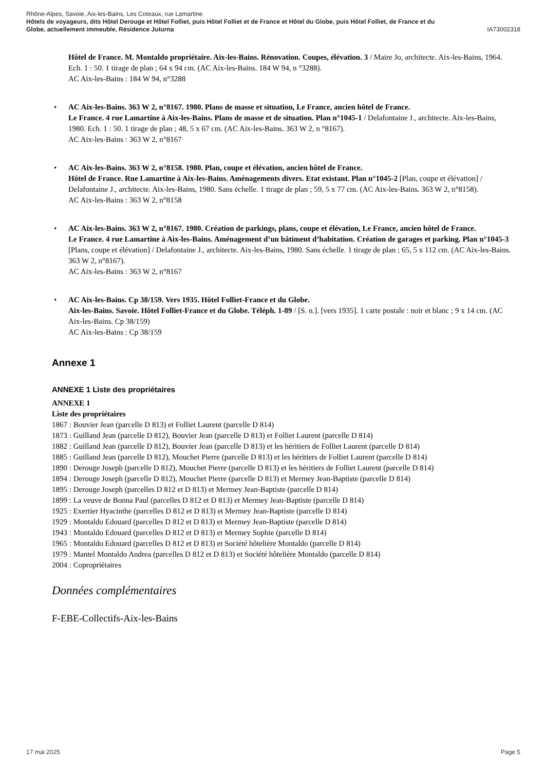Rhône-Alpes, Savoie, Aix-les-Bains, Les Coteaux, rue Lamartine
Hôtels de voyageurs, dits Hôtel Derouge et Hôtel Folliet, puis Hôtel Folliet et de France et Hôtel du Globe, puis Hôtel Folliet, de France et du
Globe, actuellement immeuble, Résidence Juturna IA73002318
Hôtel de France. M. Montaldo propriétaire. Aix-les-Bains. Rénovation. Coupes, élévation. 3 / Maire Jo, architecte. Aix-les-Bains, 1964. Ech. 1 : 50. 1 tirage de plan ; 64 x 94 cm. (AC Aix-les-Bains. 184 W 94, n °3288).
AC Aix-les-Bains : 184 W 94, n°3288
• AC Aix-les-Bains. 363 W 2, n°8167. 1980. Plans de masse et situation, Le France, ancien hôtel de France.
Le France. 4 rue Lamartine à Aix-les-Bains. Plans de masse et de situation. Plan n°1045-1 / Delafontaine J., architecte. Aix-les-Bains, 1980. Ech. 1 : 50. 1 tirage de plan ; 48, 5 x 67 cm. (AC Aix-les-Bains. 363 W 2, n °8167).
AC Aix-les-Bains : 363 W 2, n°8167
• AC Aix-les-Bains. 363 W 2, n°8158. 1980. Plan, coupe et élévation, ancien hôtel de France.
Hôtel de France. Rue Lamartine à Aix-les-Bains. Aménagements divers. Etat existant. Plan n°1045-2 [Plan, coupe et élévation] / Delafontaine J., architecte. Aix-les-Bains, 1980. Sans échelle. 1 tirage de plan ; 59, 5 x 77 cm. (AC Aix-les-Bains. 363 W 2, n°8158).
AC Aix-les-Bains : 363 W 2, n°8158
• AC Aix-les-Bains. 363 W 2, n°8167. 1980. Création de parkings, plans, coupe et élévation, Le France, ancien hôtel de France.
Le France. 4 rue Lamartine à Aix-les-Bains. Aménagement d’un bâtiment d’habitation. Création de garages et parking. Plan n°1045-3 [Plans, coupe et élévation] / Delafontaine J., architecte. Aix-les-Bains, 1980. Sans échelle. 1 tirage de plan ; 65, 5 x 112 cm. (AC Aix-les-Bains. 363 W 2, n°8167).
AC Aix-les-Bains : 363 W 2, n°8167
• AC Aix-les-Bains. Cp 38/159. Vers 1935. Hôtel Folliet-France et du Globe.
Aix-les-Bains. Savoie. Hôtel Folliet-France et du Globe. Téléph. 1-89 / [S. n.]. [vers 1935]. 1 carte postale : noir et blanc ; 9 x 14 cm. (AC Aix-les-Bains. Cp 38/159)
AC Aix-les-Bains : Cp 38/159
Annexe 1
ANNEXE 1 Liste des propriétaires
ANNEXE 1
Liste des propriétaires
1867 : Bouvier Jean (parcelle D 813) et Folliet Laurent (parcelle D 814)
1873 : Guilland Jean (parcelle D 812), Bouvier Jean (parcelle D 813) et Folliet Laurent (parcelle D 814)
1882 : Guilland Jean (parcelle D 812), Bouvier Jean (parcelle D 813) et les héritiers de Folliet Laurent (parcelle D 814)
1885 : Guilland Jean (parcelle D 812), Mouchet Pierre (parcelle D 813) et les héritiers de Folliet Laurent (parcelle D 814)
1890 : Derouge Joseph (parcelle D 812), Mouchet Pierre (parcelle D 813) et les héritiers de Folliet Laurent (parcelle D 814)
1894 : Derouge Joseph (parcelle D 812), Mouchet Pierre (parcelle D 813) et Mermey Jean-Baptiste (parcelle D 814)
1895 : Derouge Joseph (parcelles D 812 et D 813) et Mermey Jean-Baptiste (parcelle D 814)
1899 : La veuve de Bonna Paul (parcelles D 812 et D 813) et Mermey Jean-Baptiste (parcelle D 814)
1925 : Exertier Hyacinthe (parcelles D 812 et D 813) et Mermey Jean-Baptiste (parcelle D 814)
1929 : Montaldo Edouard (parcelles D 812 et D 813) et Mermey Jean-Baptiste (parcelle D 814)
1943 : Montaldo Edouard (parcelles D 812 et D 813) et Mermey Sophie (parcelle D 814)
1965 : Montaldo Edouard (parcelles D 812 et D 813) et Société hôtelière Montaldo (parcelle D 814)
1979 : Mantel Montaldo Andrea (parcelles D 812 et D 813) et Société hôtelière Montaldo (parcelle D 814)
2004 : Copropriétaires
Données complémentaires
F-EBE-Collectifs-Aix-les-Bains
17 mai 2025 Page 5